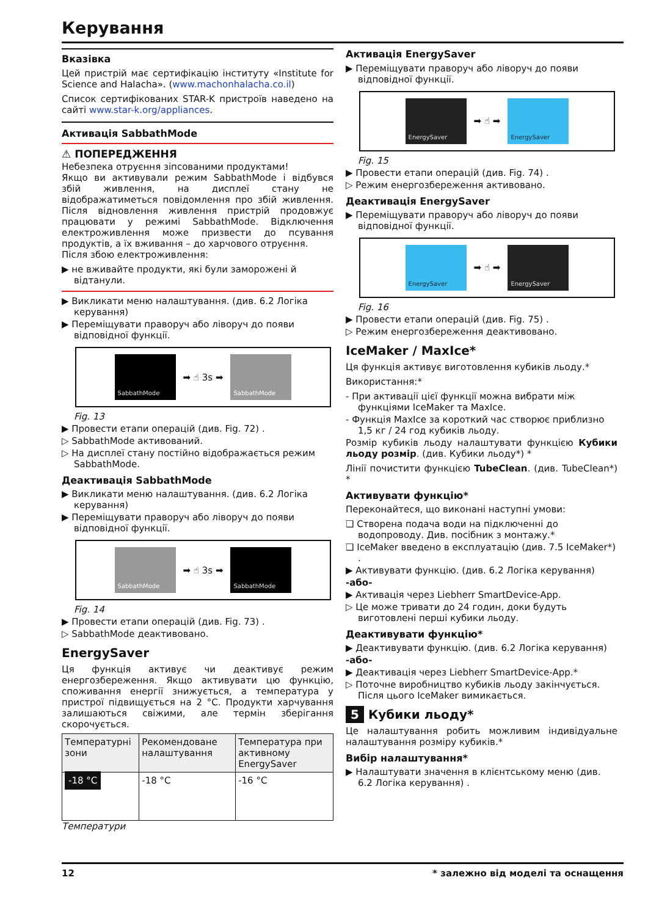Керування
Вказівка
Цей пристрій має сертифікацію інституту «Institute for Science and Halacha». (www.machonhalacha.co.il)
Список сертифікованих STAR-K пристроїв наведено на сайті www.star-k.org/appliances.
Активація SabbathMode
⚠ ПОПЕРЕДЖЕННЯ
Небезпека отруєння зіпсованими продуктами!
Якщо ви активували режим SabbathMode і відбувся збій живлення, на дисплеї стану не відображатиметься повідомлення про збій живлення. Після відновлення живлення пристрій продовжує працювати у режимі SabbathMode. Відключення електроживлення може призвести до псування продуктів, а їх вживання – до харчового отруєння.
Після збою електроживлення:
▶ не вживайте продукти, які були заморожені й відтанули.
▶ Викликати меню налаштування. (див. 6.2 Логіка керування)
▶ Переміщувати праворуч або ліворуч до появи відповідної функції.
SabbathMode
➡ ☝ 3s ➡
SabbathMode
Fig. 13
▶ Провести етапи операцій (див. Fig. 72) .
▷ SabbathMode активований.
▷ На дисплеї стану постійно відображається режим SabbathMode.
Деактивація SabbathMode
▶ Викликати меню налаштування. (див. 6.2 Логіка керування)
▶ Переміщувати праворуч або ліворуч до появи відповідної функції.
SabbathMode
➡ ☝ 3s ➡
SabbathMode
Fig. 14
▶ Провести етапи операцій (див. Fig. 73) .
▷ SabbathMode деактивовано.
EnergySaver
Ця функція активує чи деактивує режим енергозбереження. Якщо активувати цю функцію, споживання енергії знижується, а температура у пристрої підвищується на 2 °C. Продукти харчування залишаються свіжими, але термін зберігання скорочується.
| Температурні зони | Рекомендоване налаштування | Температура при активному EnergySaver |
| --- | --- | --- |
| -18 °C | -18 °C | -16 °C |
Температури
Активація EnergySaver
▶ Переміщувати праворуч або ліворуч до появи відповідної функції.
EnergySaver
➡ ☝ ➡
EnergySaver
Fig. 15
▶ Провести етапи операцій (див. Fig. 74) .
▷ Режим енергозбереження активовано.
Деактивація EnergySaver
▶ Переміщувати праворуч або ліворуч до появи відповідної функції.
EnergySaver
➡ ☝ ➡
EnergySaver
Fig. 16
▶ Провести етапи операцій (див. Fig. 75) .
▷ Режим енергозбереження деактивовано.
IceMaker / MaxIce*
Ця функція активує виготовлення кубиків льоду.*
Використання:*
- При активації цієї функції можна вибрати між функціями IceMaker та MaxIce.
- Функція MaxIce за короткий час створює приблизно 1,5 кг / 24 год кубиків льоду.
Розмір кубиків льоду налаштувати функцією Кубики льоду розмір. (див. Кубики льоду*) *
Лінії почистити функцією TubeClean. (див. TubeClean*) *
Активувати функцію*
Переконайтеся, що виконані наступні умови:
❑ Створена подача води на підключенні до водопроводу. Див. посібник з монтажу.*
❑ IceMaker введено в експлуатацію (див. 7.5 IceMaker*) .
▶ Активувати функцію. (див. 6.2 Логіка керування)
-або-
▶ Активація через Liebherr SmartDevice-App.
▷ Це може тривати до 24 годин, доки будуть виготовлені перші кубики льоду.
Деактивувати функцію*
▶ Деактивувати функцію. (див. 6.2 Логіка керування)
-або-
▶ Деактивація через Liebherr SmartDevice-App.*
▷ Поточне виробництво кубиків льоду закінчується. Після цього IceMaker вимикається.
5 Кубики льоду*
Це налаштування робить можливим індивідуальне налаштування розміру кубиків.*
Вибір налаштування*
▶ Налаштувати значення в клієнтському меню (див. 6.2 Логіка керування) .
12 * залежно від моделі та оснащення